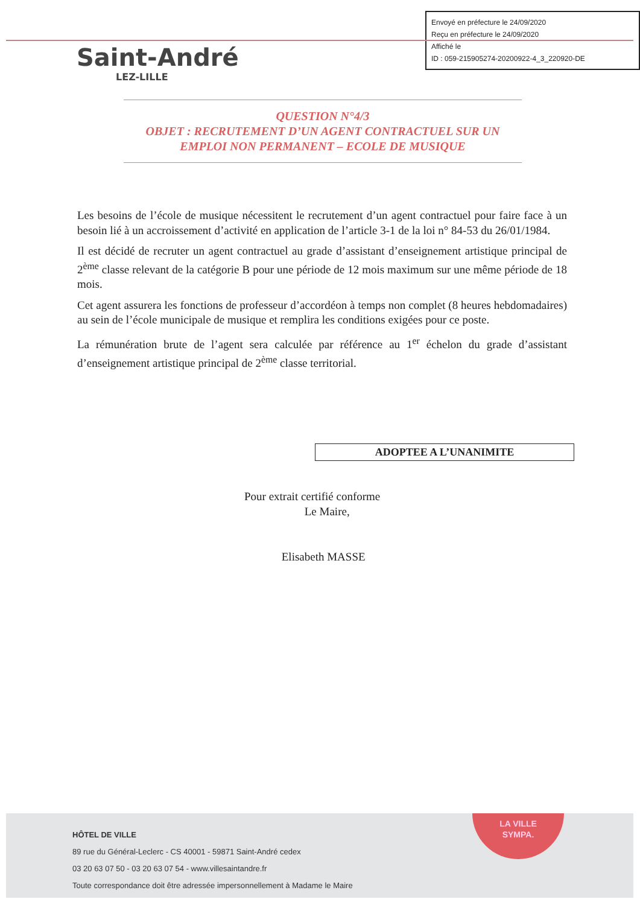Envoyé en préfecture le 24/09/2020
Reçu en préfecture le 24/09/2020
Affiché le
ID : 059-215905274-20200922-4_3_220920-DE
Saint-André
LEZ-LILLE
QUESTION N°4/3
OBJET : RECRUTEMENT D’UN AGENT CONTRACTUEL SUR UN EMPLOI NON PERMANENT – ECOLE DE MUSIQUE
Les besoins de l’école de musique nécessitent le recrutement d’un agent contractuel pour faire face à un besoin lié à un accroissement d’activité en application de l’article 3-1 de la loi n° 84-53 du 26/01/1984.
Il est décidé de recruter un agent contractuel au grade d’assistant d’enseignement artistique principal de 2<sup>ème</sup> classe relevant de la catégorie B pour une période de 12 mois maximum sur une même période de 18 mois.
Cet agent assurera les fonctions de professeur d’accordéon à temps non complet (8 heures hebdomadaires) au sein de l’école municipale de musique et remplira les conditions exigées pour ce poste.
La rémunération brute de l’agent sera calculée par référence au 1<sup>er</sup> échelon du grade d’assistant d’enseignement artistique principal de 2<sup>ème</sup> classe territorial.
ADOPTEE A L’UNANIMITE
Pour extrait certifié conforme
Le Maire,
Elisabeth MASSE
LA VILLE
SYMPA.
HÔTEL DE VILLE
89 rue du Général-Leclerc - CS 40001 - 59871 Saint-André cedex
03 20 63 07 50 - 03 20 63 07 54 - www.villesaintandre.fr
Toute correspondance doit être adressée impersonnellement à Madame le Maire